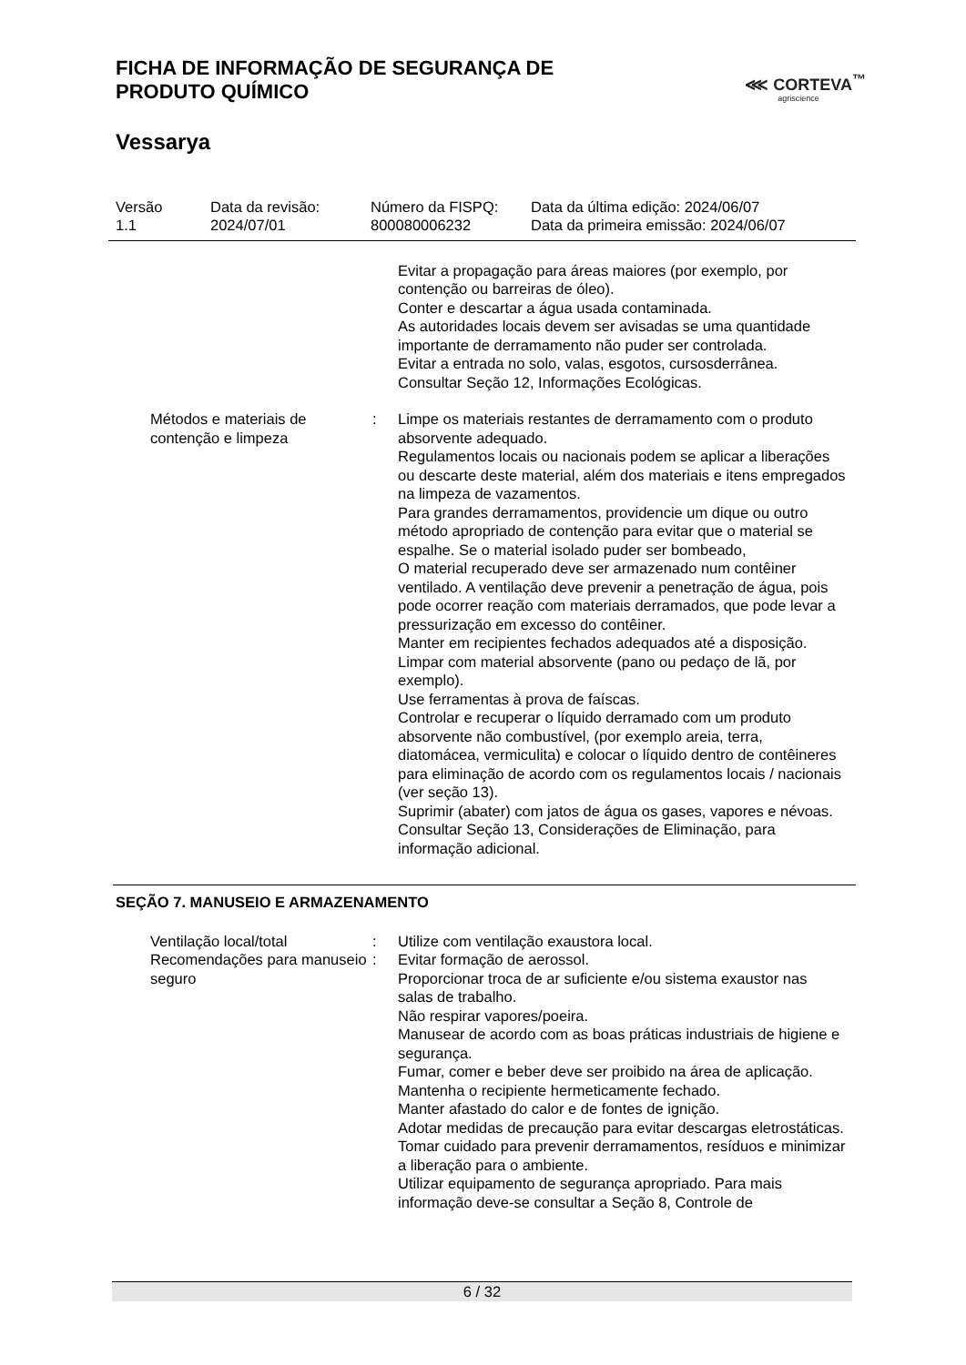FICHA DE INFORMAÇÃO DE SEGURANÇA DE
PRODUTO QUÍMICO
⋘ CORTEVA<sup>™</sup>
agriscience
Vessarya
Versão
1.1
Data da revisão:
2024/07/01
Número da FISPQ:
800080006232
Data da última edição: 2024/06/07
Data da primeira emissão: 2024/06/07
Evitar a propagação para áreas maiores (por exemplo, por contenção ou barreiras de óleo).
Conter e descartar a água usada contaminada.
As autoridades locais devem ser avisadas se uma quantidade importante de derramamento não puder ser controlada.
Evitar a entrada no solo, valas, esgotos, cursosderrânea.
Consultar Seção 12, Informações Ecológicas.
Métodos e materiais de contenção e limpeza
: Limpe os materiais restantes de derramamento com o produto absorvente adequado.
Regulamentos locais ou nacionais podem se aplicar a liberações ou descarte deste material, além dos materiais e itens empregados na limpeza de vazamentos.
Para grandes derramamentos, providencie um dique ou outro método apropriado de contenção para evitar que o material se espalhe. Se o material isolado puder ser bombeado,
O material recuperado deve ser armazenado num contêiner ventilado. A ventilação deve prevenir a penetração de água, pois pode ocorrer reação com materiais derramados, que pode levar a pressurização em excesso do contêiner.
Manter em recipientes fechados adequados até a disposição.
Limpar com material absorvente (pano ou pedaço de lã, por exemplo).
Use ferramentas à prova de faíscas.
Controlar e recuperar o líquido derramado com um produto absorvente não combustível, (por exemplo areia, terra, diatomácea, vermiculita) e colocar o líquido dentro de contêineres para eliminação de acordo com os regulamentos locais / nacionais (ver seção 13).
Suprimir (abater) com jatos de água os gases, vapores e névoas.
Consultar Seção 13, Considerações de Eliminação, para informação adicional.
SEÇÃO 7. MANUSEIO E ARMAZENAMENTO
Ventilação local/total : Utilize com ventilação exaustora local.
Recomendações para manuseio seguro
: Evitar formação de aerossol.
Proporcionar troca de ar suficiente e/ou sistema exaustor nas salas de trabalho.
Não respirar vapores/poeira.
Manusear de acordo com as boas práticas industriais de higiene e segurança.
Fumar, comer e beber deve ser proibido na área de aplicação.
Mantenha o recipiente hermeticamente fechado.
Manter afastado do calor e de fontes de ignição.
Adotar medidas de precaução para evitar descargas eletrostáticas.
Tomar cuidado para prevenir derramamentos, resíduos e minimizar a liberação para o ambiente.
Utilizar equipamento de segurança apropriado. Para mais informação deve-se consultar a Seção 8, Controle de
6 / 32